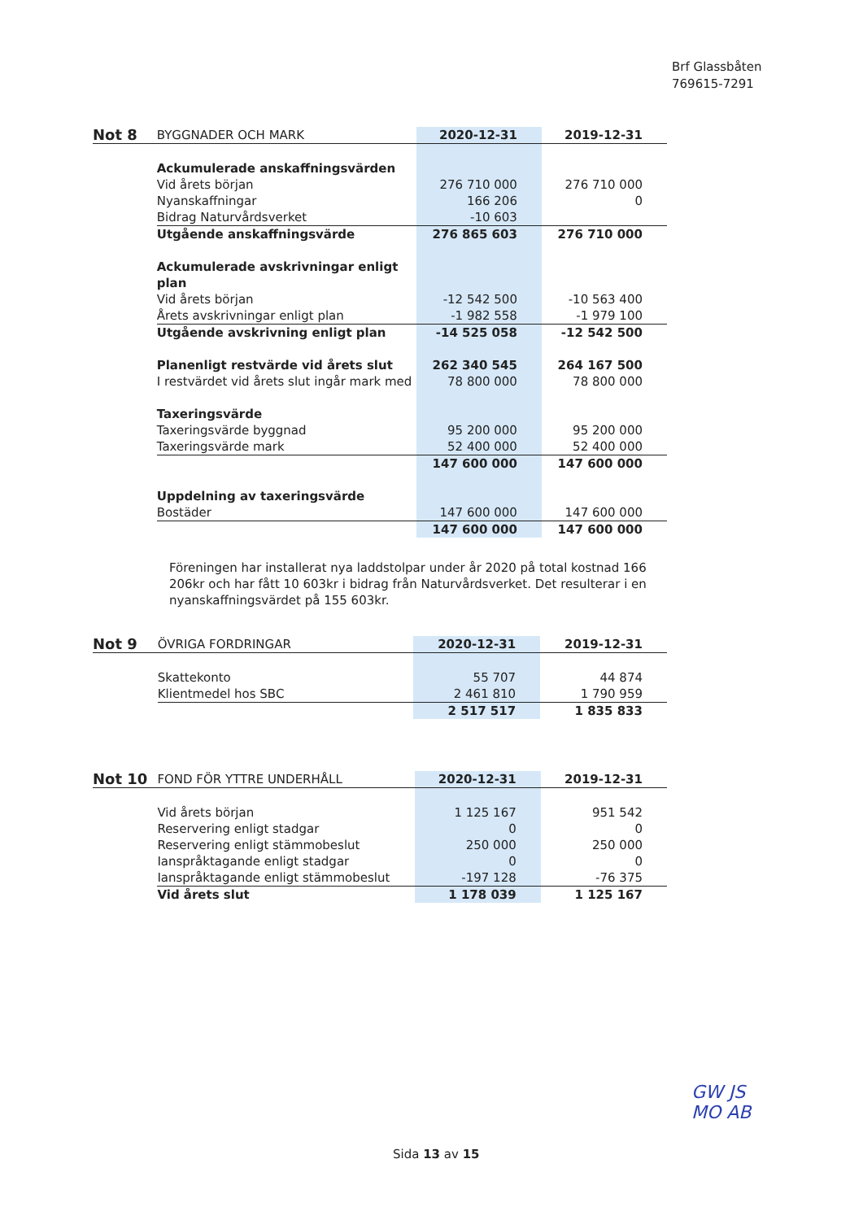Brf Glassbåten
769615-7291
| Not 8 | BYGGNADER OCH MARK | 2020-12-31 | 2019-12-31 |
| | Ackumulerade anskaffningsvärden | | |
| | Vid årets början | 276 710 000 | 276 710 000 |
| | Nyanskaffningar | 166 206 | 0 |
| | Bidrag Naturvårdsverket | -10 603 | |
| | Utgående anskaffningsvärde | 276 865 603 | 276 710 000 |
| | Ackumulerade avskrivningar enligt plan | | |
| | Vid årets början | -12 542 500 | -10 563 400 |
| | Årets avskrivningar enligt plan | -1 982 558 | -1 979 100 |
| | Utgående avskrivning enligt plan | -14 525 058 | -12 542 500 |
| | Planenligt restvärde vid årets slut | 262 340 545 | 264 167 500 |
| | I restvärdet vid årets slut ingår mark med | 78 800 000 | 78 800 000 |
| | Taxeringsvärde | | |
| | Taxeringsvärde byggnad | 95 200 000 | 95 200 000 |
| | Taxeringsvärde mark | 52 400 000 | 52 400 000 |
| | | 147 600 000 | 147 600 000 |
| | Uppdelning av taxeringsvärde | | |
| | Bostäder | 147 600 000 | 147 600 000 |
| | | 147 600 000 | 147 600 000 |
Föreningen har installerat nya laddstolpar under år 2020 på total kostnad 166 206kr och har fått 10 603kr i bidrag från Naturvårdsverket. Det resulterar i en nyanskaffningsvärdet på 155 603kr.
| Not 9 | ÖVRIGA FORDRINGAR | 2020-12-31 | 2019-12-31 |
| | Skattekonto | 55 707 | 44 874 |
| | Klientmedel hos SBC | 2 461 810 | 1 790 959 |
| | | 2 517 517 | 1 835 833 |
| Not 10 | FOND FÖR YTTRE UNDERHÅLL | 2020-12-31 | 2019-12-31 |
| | Vid årets början | 1 125 167 | 951 542 |
| | Reservering enligt stadgar | 0 | 0 |
| | Reservering enligt stämmobeslut | 250 000 | 250 000 |
| | Ianspråktagande enligt stadgar | 0 | 0 |
| | Ianspråktagande enligt stämmobeslut | -197 128 | -76 375 |
| | Vid årets slut | 1 178 039 | 1 125 167 |
GW JS
MO AB
Sida 13 av 15